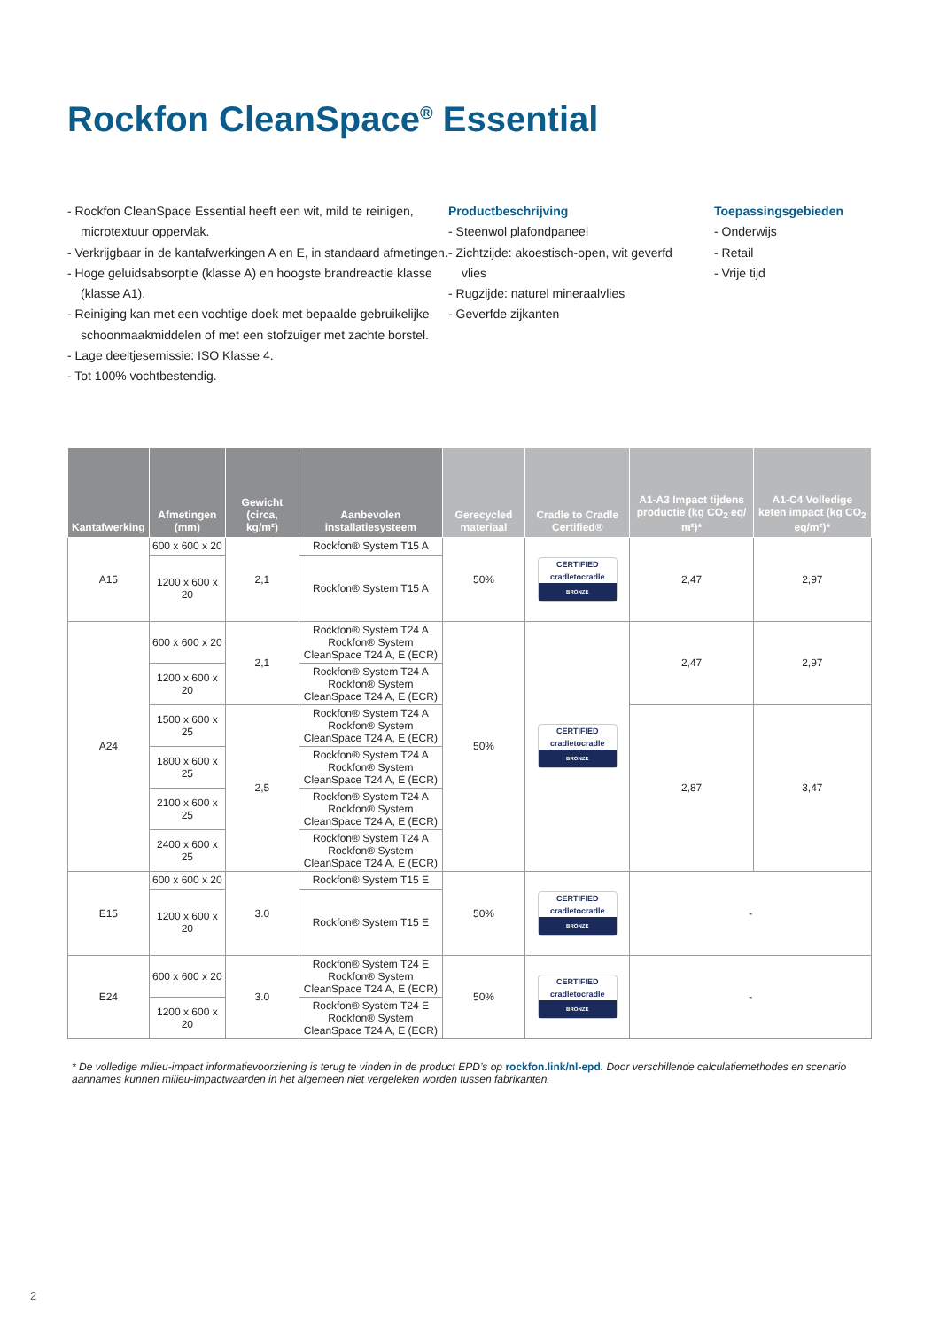Rockfon CleanSpace<sup>®</sup> Essential
- Rockfon CleanSpace Essential heeft een wit, mild te reinigen, microtextuur oppervlak.
- Verkrijgbaar in de kantafwerkingen A en E, in standaard afmetingen.
- Hoge geluidsabsorptie (klasse A) en hoogste brandreactie klasse (klasse A1).
- Reiniging kan met een vochtige doek met bepaalde gebruikelijke schoonmaakmiddelen of met een stofzuiger met zachte borstel.
- Lage deeltjesemissie: ISO Klasse 4.
- Tot 100% vochtbestendig.
Productbeschrijving
- Steenwol plafondpaneel
- Zichtzijde: akoestisch-open, wit geverfd vlies
- Rugzijde: naturel mineraalvlies
- Geverfde zijkanten
Toepassingsgebieden
- Onderwijs
- Retail
- Vrije tijd
| Kantafwerking | Afmetingen (mm) | Gewicht (circa, kg/m²) | Aanbevolen installatiesysteem | Gerecycled materiaal | Cradle to Cradle Certified® | A1-A3 Impact tijdens productie (kg CO<sub>2</sub> eq/ m²)* | A1-C4 Volledige keten impact (kg CO<sub>2</sub> eq/m²)* |
| --- | --- | --- | --- | --- | --- | --- | --- |
| A15 | 600 x 600 x 20 | 2,1 | Rockfon® System T15 A | 50% | CERTIFIED cradletocradle BRONZE | 2,47 | 2,97 |
| | 1200 x 600 x 20 | | Rockfon® System T15 A | | | | |
| A24 | 600 x 600 x 20 | 2,1 | Rockfon® System T24 A Rockfon® System CleanSpace T24 A, E (ECR) | 50% | CERTIFIED cradletocradle BRONZE | 2,47 | 2,97 |
| | 1200 x 600 x 20 | | Rockfon® System T24 A Rockfon® System CleanSpace T24 A, E (ECR) | | | | |
| | 1500 x 600 x 25 | 2,5 | Rockfon® System T24 A Rockfon® System CleanSpace T24 A, E (ECR) | | | 2,87 | 3,47 |
| | 1800 x 600 x 25 | | Rockfon® System T24 A Rockfon® System CleanSpace T24 A, E (ECR) | | | | |
| | 2100 x 600 x 25 | | Rockfon® System T24 A Rockfon® System CleanSpace T24 A, E (ECR) | | | | |
| | 2400 x 600 x 25 | | Rockfon® System T24 A Rockfon® System CleanSpace T24 A, E (ECR) | | | | |
| E15 | 600 x 600 x 20 | 3.0 | Rockfon® System T15 E | 50% | CERTIFIED cradletocradle BRONZE | - | |
| | 1200 x 600 x 20 | | Rockfon® System T15 E | | | | |
| E24 | 600 x 600 x 20 | 3.0 | Rockfon® System T24 E Rockfon® System CleanSpace T24 A, E (ECR) | 50% | CERTIFIED cradletocradle BRONZE | - | |
| | 1200 x 600 x 20 | | Rockfon® System T24 E Rockfon® System CleanSpace T24 A, E (ECR) | | | | |
* De volledige milieu-impact informatievoorziening is terug te vinden in de product EPD’s op rockfon.link/nl-epd. Door verschillende calculatiemethodes en scenario aannames kunnen milieu-impactwaarden in het algemeen niet vergeleken worden tussen fabrikanten.
2